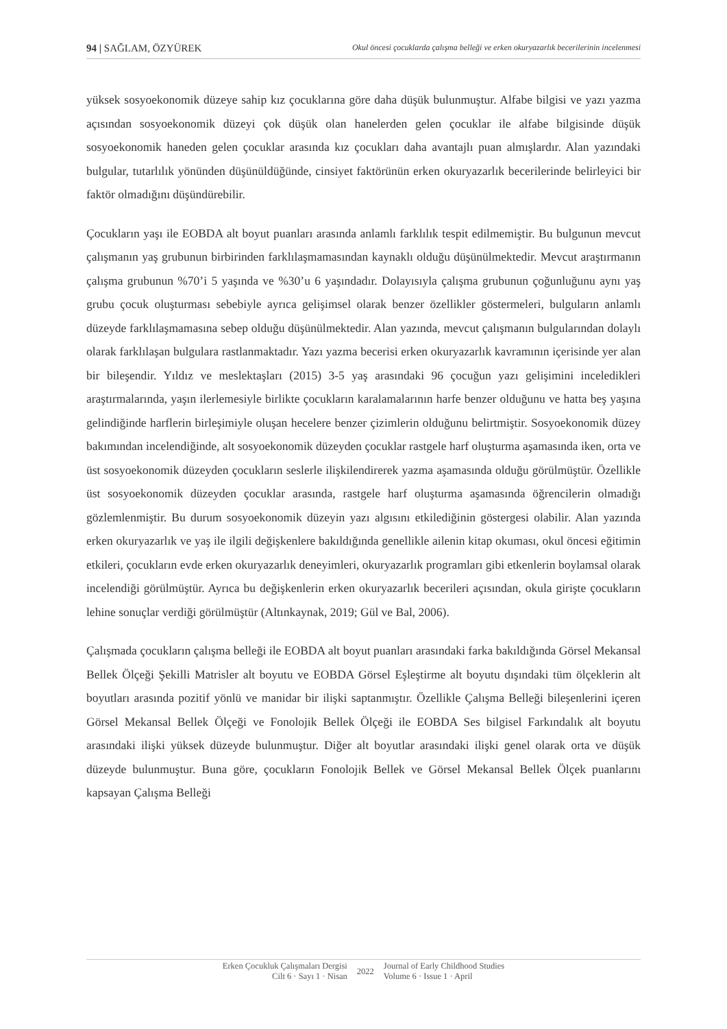94 | SAĞLAM, ÖZYÜREK Okul öncesi çocuklarda çalışma belleği ve erken okuryazarlık becerilerinin incelenmesi
yüksek sosyoekonomik düzeye sahip kız çocuklarına göre daha düşük bulunmuştur. Alfabe bilgisi ve yazı yazma açısından sosyoekonomik düzeyi çok düşük olan hanelerden gelen çocuklar ile alfabe bilgisinde düşük sosyoekonomik haneden gelen çocuklar arasında kız çocukları daha avantajlı puan almışlardır. Alan yazındaki bulgular, tutarlılık yönünden düşünüldüğünde, cinsiyet faktörünün erken okuryazarlık becerilerinde belirleyici bir faktör olmadığını düşündürebilir.
Çocukların yaşı ile EOBDA alt boyut puanları arasında anlamlı farklılık tespit edilmemiştir. Bu bulgunun mevcut çalışmanın yaş grubunun birbirinden farklılaşmamasından kaynaklı olduğu düşünülmektedir. Mevcut araştırmanın çalışma grubunun %70’i 5 yaşında ve %30’u 6 yaşındadır. Dolayısıyla çalışma grubunun çoğunluğunu aynı yaş grubu çocuk oluşturması sebebiyle ayrıca gelişimsel olarak benzer özellikler göstermeleri, bulguların anlamlı düzeyde farklılaşmamasına sebep olduğu düşünülmektedir. Alan yazında, mevcut çalışmanın bulgularından dolaylı olarak farklılaşan bulgulara rastlanmaktadır. Yazı yazma becerisi erken okuryazarlık kavramının içerisinde yer alan bir bileşendir. Yıldız ve meslektaşları (2015) 3-5 yaş arasındaki 96 çocuğun yazı gelişimini inceledikleri araştırmalarında, yaşın ilerlemesiyle birlikte çocukların karalamalarının harfe benzer olduğunu ve hatta beş yaşına gelindiğinde harflerin birleşimiyle oluşan hecelere benzer çizimlerin olduğunu belirtmiştir. Sosyoekonomik düzey bakımından incelendiğinde, alt sosyoekonomik düzeyden çocuklar rastgele harf oluşturma aşamasında iken, orta ve üst sosyoekonomik düzeyden çocukların seslerle ilişkilendirerek yazma aşamasında olduğu görülmüştür. Özellikle üst sosyoekonomik düzeyden çocuklar arasında, rastgele harf oluşturma aşamasında öğrencilerin olmadığı gözlemlenmiştir. Bu durum sosyoekonomik düzeyin yazı algısını etkilediğinin göstergesi olabilir. Alan yazında erken okuryazarlık ve yaş ile ilgili değişkenlere bakıldığında genellikle ailenin kitap okuması, okul öncesi eğitimin etkileri, çocukların evde erken okuryazarlık deneyimleri, okuryazarlık programları gibi etkenlerin boylamsal olarak incelendiği görülmüştür. Ayrıca bu değişkenlerin erken okuryazarlık becerileri açısından, okula girişte çocukların lehine sonuçlar verdiği görülmüştür (Altınkaynak, 2019; Gül ve Bal, 2006).
Çalışmada çocukların çalışma belleği ile EOBDA alt boyut puanları arasındaki farka bakıldığında Görsel Mekansal Bellek Ölçeği Şekilli Matrisler alt boyutu ve EOBDA Görsel Eşleştirme alt boyutu dışındaki tüm ölçeklerin alt boyutları arasında pozitif yönlü ve manidar bir ilişki saptanmıştır. Özellikle Çalışma Belleği bileşenlerini içeren Görsel Mekansal Bellek Ölçeği ve Fonolojik Bellek Ölçeği ile EOBDA Ses bilgisel Farkındalık alt boyutu arasındaki ilişki yüksek düzeyde bulunmuştur. Diğer alt boyutlar arasındaki ilişki genel olarak orta ve düşük düzeyde bulunmuştur. Buna göre, çocukların Fonolojik Bellek ve Görsel Mekansal Bellek Ölçek puanlarını kapsayan Çalışma Belleği
Erken Çocukluk Çalışmaları Dergisi
Cilt 6 · Sayı 1 · Nisan
2022
Journal of Early Childhood Studies
Volume 6 · Issue 1 · April